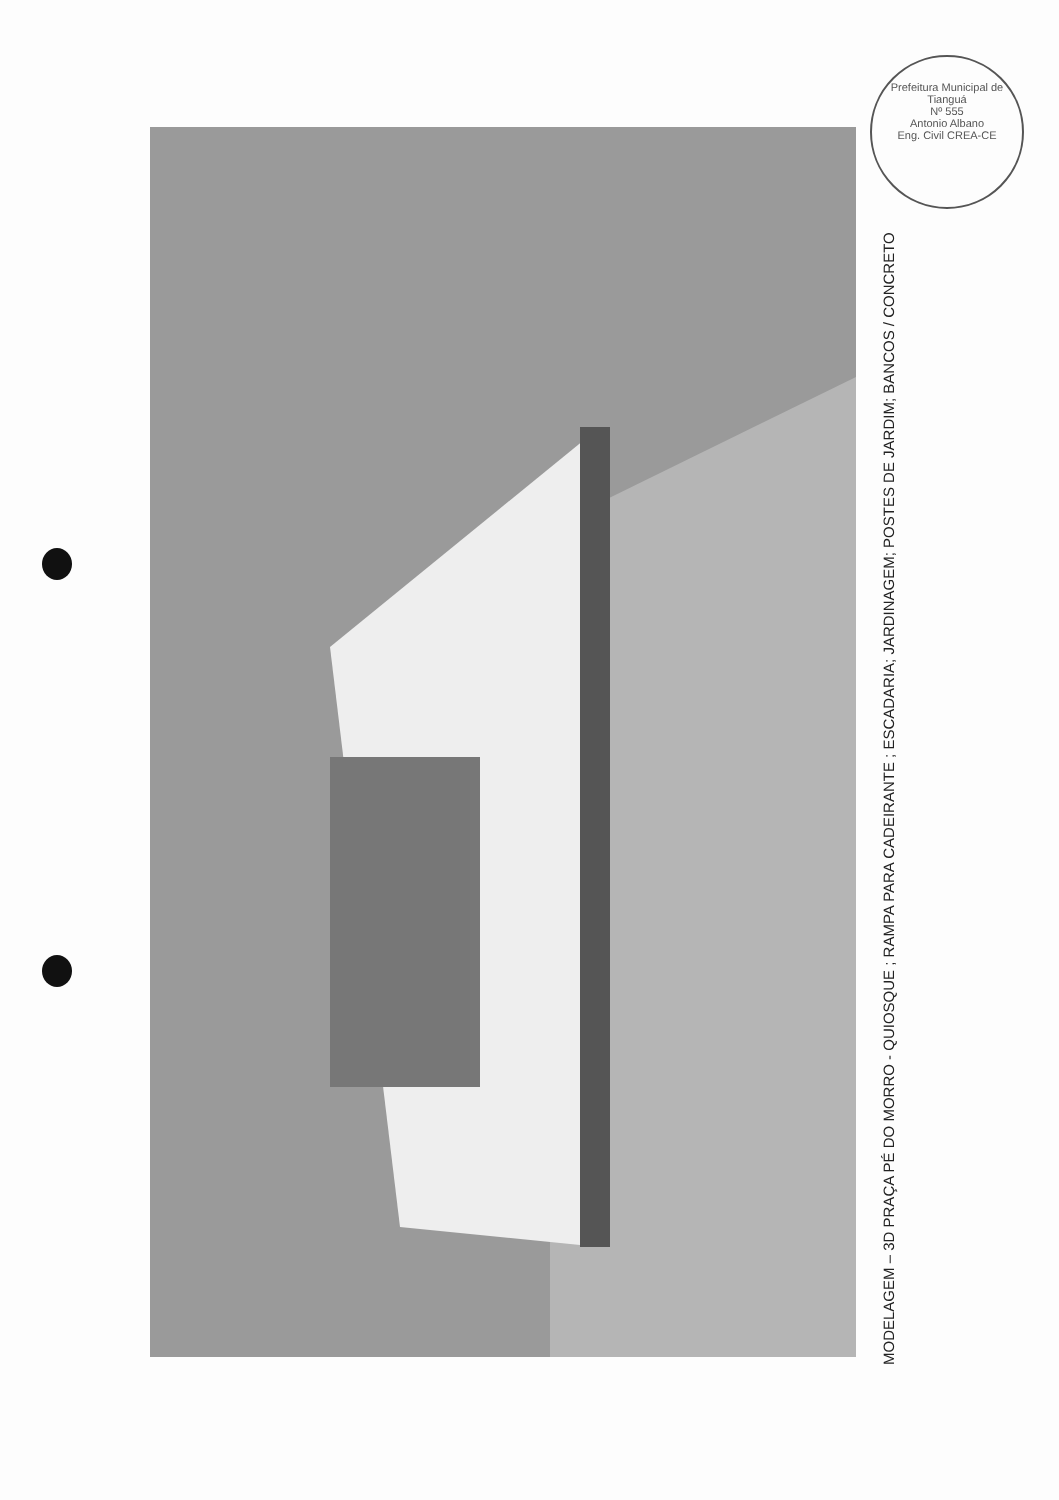Prefeitura Municipal de Tianguá
Nº 555
Antonio Albano
Eng. Civil CREA-CE
MODELAGEM – 3D PRAÇA PÉ DO MORRO - QUIOSQUE ; RAMPA PARA CADEIRANTE ; ESCADARIA; JARDINAGEM; POSTES DE JARDIM; BANCOS / CONCRETO